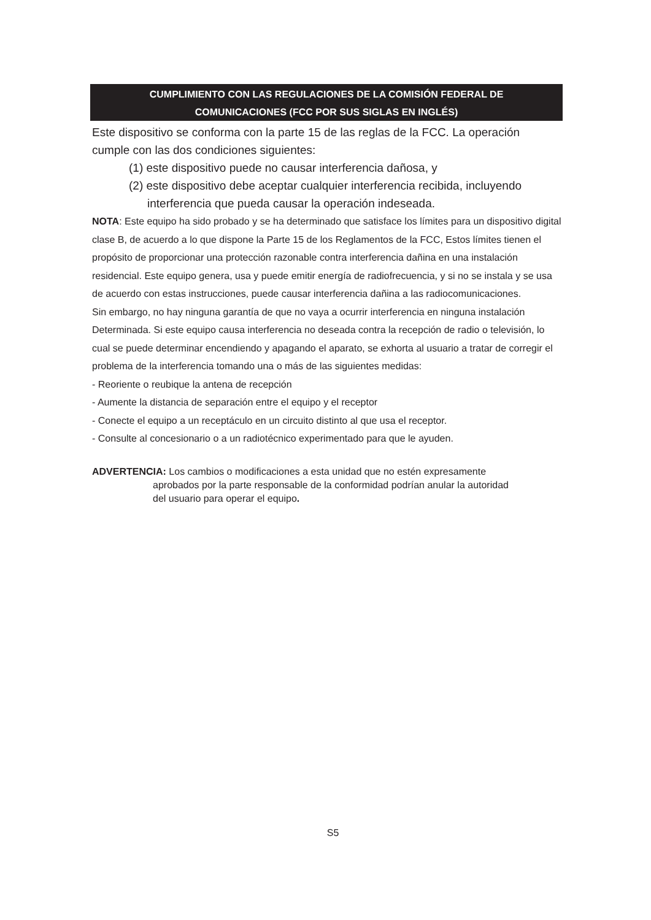CUMPLIMIENTO CON LAS REGULACIONES DE LA COMISIÓN FEDERAL DE
COMUNICACIONES (FCC POR SUS SIGLAS EN INGLÉS)
Este dispositivo se conforma con la parte 15 de las reglas de la FCC. La operación
cumple con las dos condiciones siguientes:
(1) este dispositivo puede no causar interferencia dañosa, y
(2) este dispositivo debe aceptar cualquier interferencia recibida, incluyendo
interferencia que pueda causar la operación indeseada.
NOTA: Este equipo ha sido probado y se ha determinado que satisface los límites para un dispositivo digital clase B, de acuerdo a lo que dispone la Parte 15 de los Reglamentos de la FCC, Estos límites tienen el propósito de proporcionar una protección razonable contra interferencia dañina en una instalación residencial. Este equipo genera, usa y puede emitir energía de radiofrecuencia, y si no se instala y se usa de acuerdo con estas instrucciones, puede causar interferencia dañina a las radiocomunicaciones.
Sin embargo, no hay ninguna garantía de que no vaya a ocurrir interferencia en ninguna instalación
Determinada. Si este equipo causa interferencia no deseada contra la recepción de radio o televisión, lo cual se puede determinar encendiendo y apagando el aparato, se exhorta al usuario a tratar de corregir el problema de la interferencia tomando una o más de las siguientes medidas:
- Reoriente o reubique la antena de recepción
- Aumente la distancia de separación entre el equipo y el receptor
- Conecte el equipo a un receptáculo en un circuito distinto al que usa el receptor.
- Consulte al concesionario o a un radiotécnico experimentado para que le ayuden.
ADVERTENCIA: Los cambios o modificaciones a esta unidad que no estén expresamente
aprobados por la parte responsable de la conformidad podrían anular la autoridad
del usuario para operar el equipo.
S5